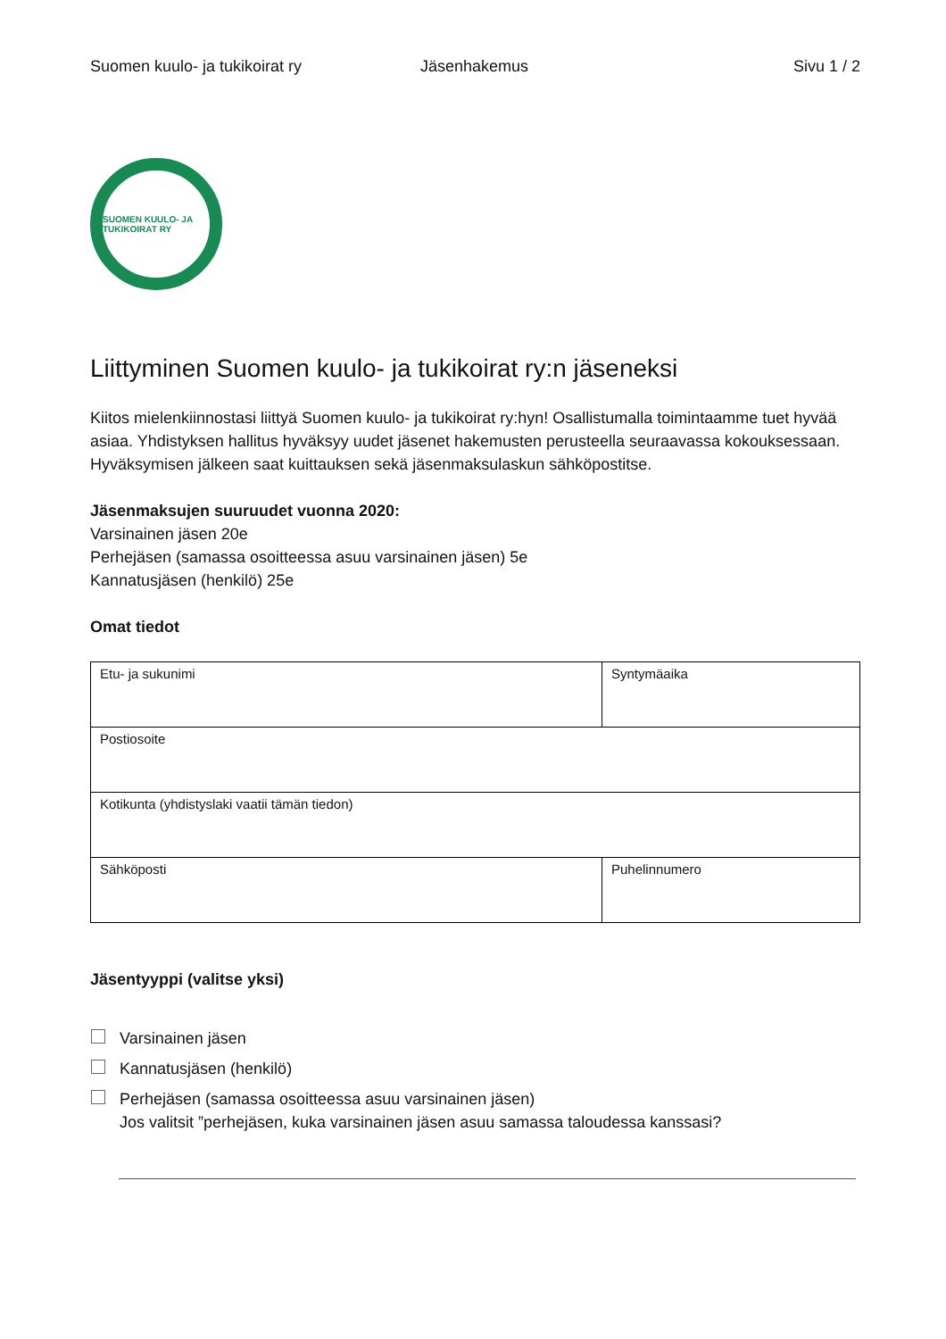Suomen kuulo- ja tukikoirat ry Jäsenhakemus Sivu 1 / 2
SUOMEN KUULO- JA TUKIKOIRAT RY
Liittyminen Suomen kuulo- ja tukikoirat ry:n jäseneksi
Kiitos mielenkiinnostasi liittyä Suomen kuulo- ja tukikoirat ry:hyn! Osallistumalla toimintaamme tuet hyvää asiaa. Yhdistyksen hallitus hyväksyy uudet jäsenet hakemusten perusteella seuraavassa kokouksessaan. Hyväksymisen jälkeen saat kuittauksen sekä jäsenmaksulaskun sähköpostitse.
Jäsenmaksujen suuruudet vuonna 2020:
Varsinainen jäsen 20e
Perhejäsen (samassa osoitteessa asuu varsinainen jäsen) 5e
Kannatusjäsen (henkilö) 25e
Omat tiedot
| Etu- ja sukunimi | Syntymäaika |
| Postiosoite | |
| Kotikunta (yhdistyslaki vaatii tämän tiedon) | |
| Sähköposti | Puhelinnumero |
Jäsentyyppi (valitse yksi)
Varsinainen jäsen
Kannatusjäsen (henkilö)
Perhejäsen (samassa osoitteessa asuu varsinainen jäsen)
Jos valitsit ”perhejäsen, kuka varsinainen jäsen asuu samassa taloudessa kanssasi?